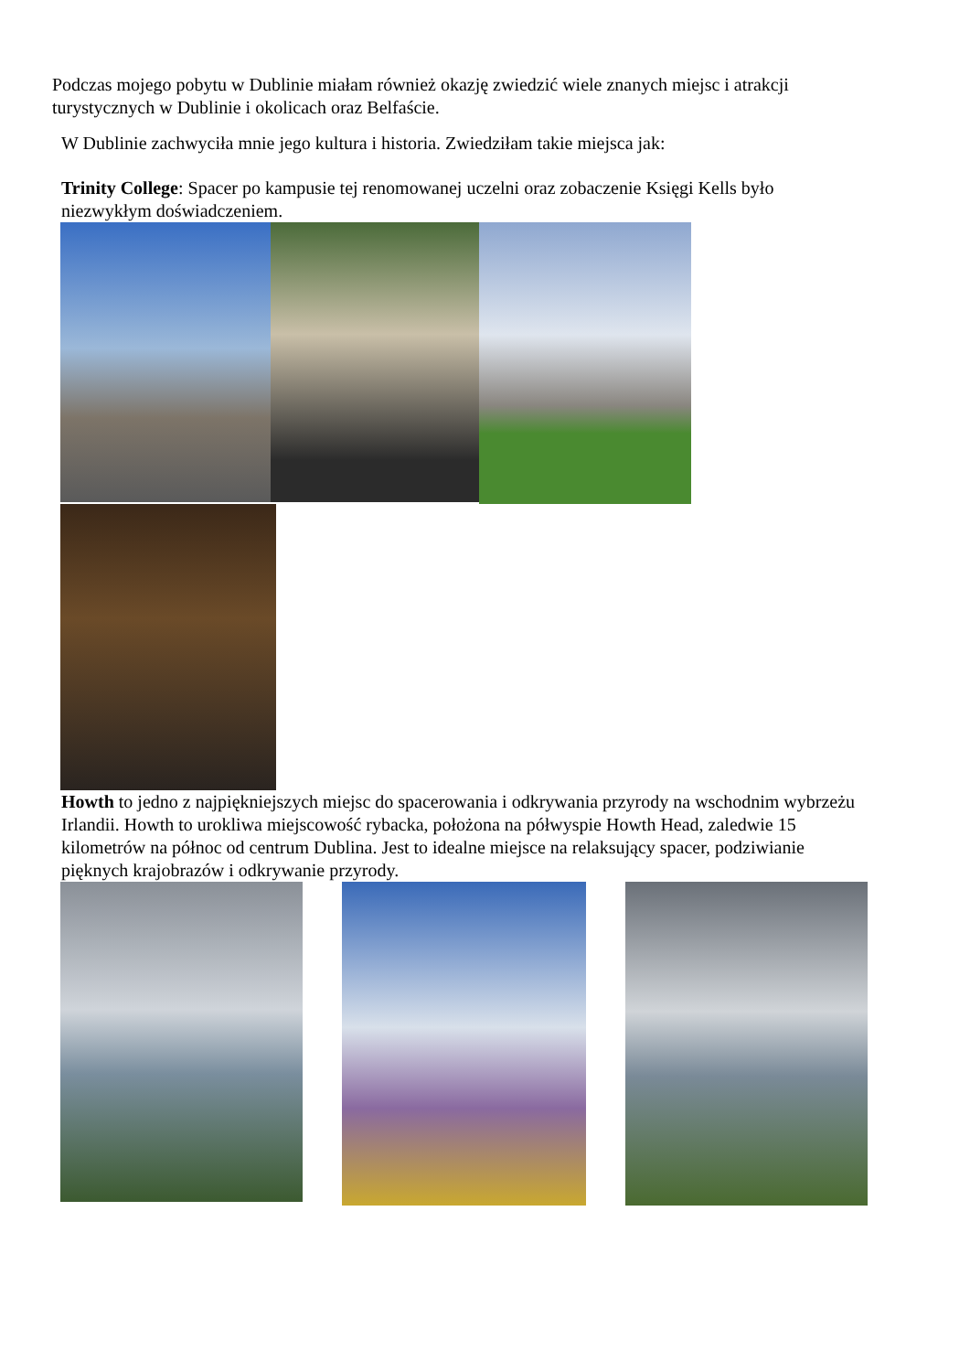Podczas mojego pobytu w Dublinie miałam również okazję zwiedzić wiele znanych miejsc i atrakcji turystycznych w Dublinie i okolicach oraz Belfaście.
W Dublinie zachwyciła mnie jego kultura i historia. Zwiedziłam takie miejsca jak:
Trinity College: Spacer po kampusie tej renomowanej uczelni oraz zobaczenie Księgi Kells było niezwykłym doświadczeniem.
Howth to jedno z najpiękniejszych miejsc do spacerowania i odkrywania przyrody na wschodnim wybrzeżu Irlandii. Howth to urokliwa miejscowość rybacka, położona na półwyspie Howth Head, zaledwie 15 kilometrów na północ od centrum Dublina. Jest to idealne miejsce na relaksujący spacer, podziwianie pięknych krajobrazów i odkrywanie przyrody.